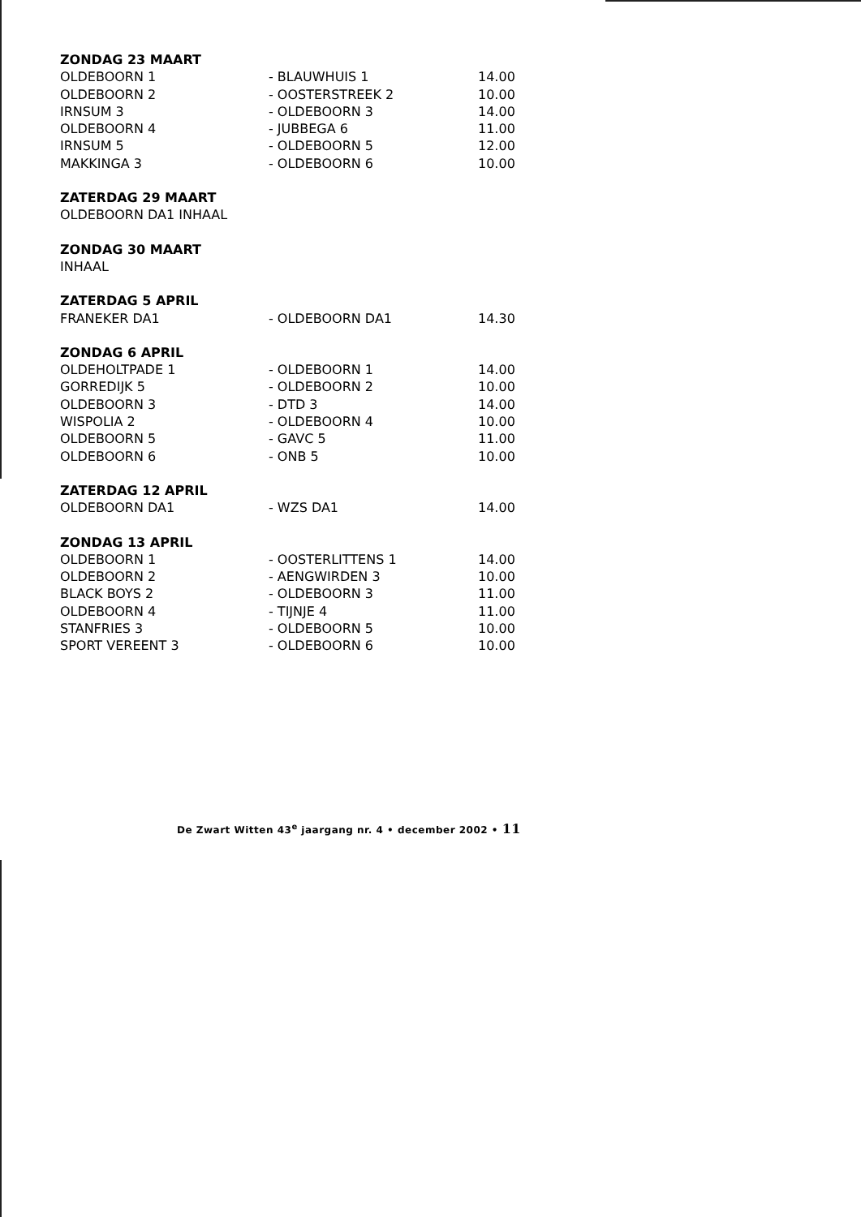| ZONDAG 23 MAART | | |
| --- | --- | --- |
| OLDEBOORN 1 | - BLAUWHUIS 1 | 14.00 |
| OLDEBOORN 2 | - OOSTERSTREEK 2 | 10.00 |
| IRNSUM 3 | - OLDEBOORN 3 | 14.00 |
| OLDEBOORN 4 | - JUBBEGA 6 | 11.00 |
| IRNSUM 5 | - OLDEBOORN 5 | 12.00 |
| MAKKINGA 3 | - OLDEBOORN 6 | 10.00 |
| ZATERDAG 29 MAART |
| --- |
| OLDEBOORN DA1 INHAAL |
| ZONDAG 30 MAART |
| --- |
| INHAAL |
| ZATERDAG 5 APRIL | | |
| --- | --- | --- |
| FRANEKER DA1 | - OLDEBOORN DA1 | 14.30 |
| ZONDAG 6 APRIL | | |
| --- | --- | --- |
| OLDEHOLTPADE 1 | - OLDEBOORN 1 | 14.00 |
| GORREDIJK 5 | - OLDEBOORN 2 | 10.00 |
| OLDEBOORN 3 | - DTD 3 | 14.00 |
| WISPOLIA 2 | - OLDEBOORN 4 | 10.00 |
| OLDEBOORN 5 | - GAVC 5 | 11.00 |
| OLDEBOORN 6 | - ONB 5 | 10.00 |
| ZATERDAG 12 APRIL | | |
| --- | --- | --- |
| OLDEBOORN DA1 | - WZS DA1 | 14.00 |
| ZONDAG 13 APRIL | | |
| --- | --- | --- |
| OLDEBOORN 1 | - OOSTERLITTENS 1 | 14.00 |
| OLDEBOORN 2 | - AENGWIRDEN 3 | 10.00 |
| BLACK BOYS 2 | - OLDEBOORN 3 | 11.00 |
| OLDEBOORN 4 | - TIJNJE 4 | 11.00 |
| STANFRIES 3 | - OLDEBOORN 5 | 10.00 |
| SPORT VEREENT 3 | - OLDEBOORN 6 | 10.00 |
De Zwart Witten 43<sup>e</sup> jaargang nr. 4 • december 2002 • 11